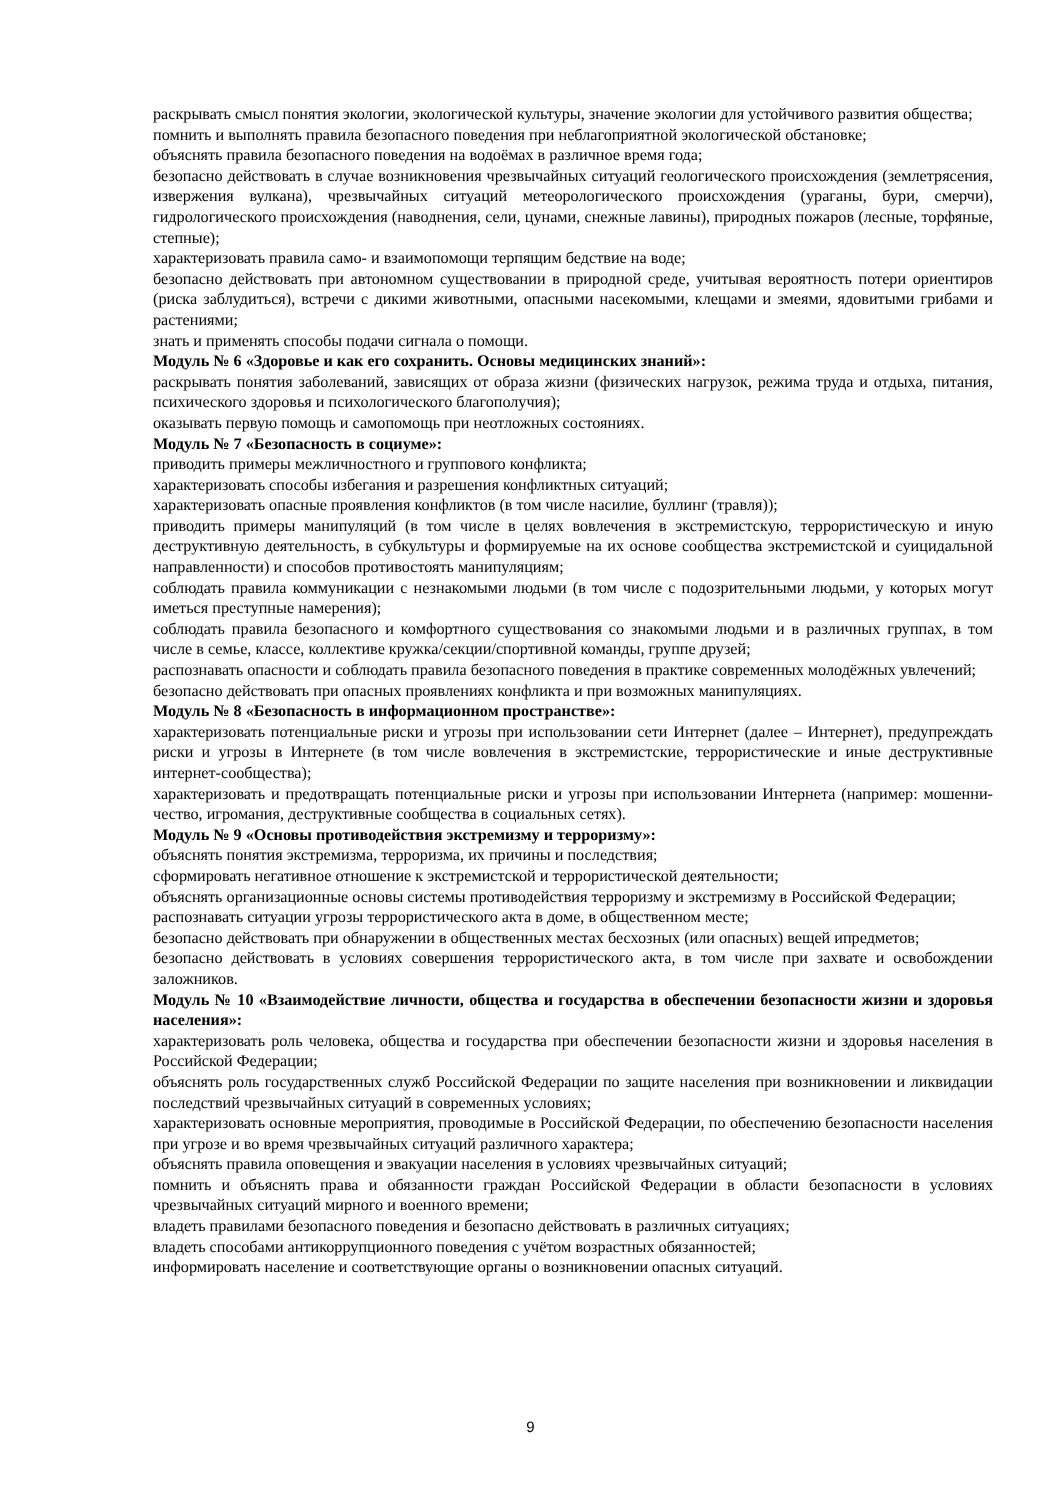раскрывать смысл понятия экологии, экологической культуры, значение экологии для устойчивого развития общества;
помнить и выполнять правила безопасного поведения при неблагоприятной экологической обстановке;
объяснять правила безопасного поведения на водоёмах в различное время года;
безопасно действовать в случае возникновения чрезвычайных ситуаций геологического происхождения (землетрясения, извержения вулкана), чрезвычайных ситуаций метеорологического происхождения (ураганы, бури, смерчи), гидрологического происхождения (наводнения, сели, цунами, снежные лавины), природных пожаров (лесные, торфяные, степные);
характеризовать правила само- и взаимопомощи терпящим бедствие на воде;
безопасно действовать при автономном существовании в природной среде, учитывая вероятность потери ориентиров (риска заблудиться), встречи с дикими животными, опасными насекомыми, клещами и змеями, ядовитыми грибами и растениями;
знать и применять способы подачи сигнала о помощи.
Модуль № 6 «Здоровье и как его сохранить. Основы медицинских знаний»:
раскрывать понятия заболеваний, зависящих от образа жизни (физических нагрузок, режима труда и отдыха, питания, психического здоровья и психологического благополучия);
оказывать первую помощь и самопомощь при неотложных состояниях.
Модуль № 7 «Безопасность в социуме»:
приводить примеры межличностного и группового конфликта;
характеризовать способы избегания и разрешения конфликтных ситуаций;
характеризовать опасные проявления конфликтов (в том числе насилие, буллинг (травля));
приводить примеры манипуляций (в том числе в целях вовлечения в экстремистскую, террористическую и иную деструктивную деятельность, в субкультуры и формируемые на их основе сообщества экстремистской и суицидальной направленности) и способов противостоять манипуляциям;
соблюдать правила коммуникации с незнакомыми людьми (в том числе с подозрительными людьми, у которых могут иметься преступные намерения);
соблюдать правила безопасного и комфортного существования со знакомыми людьми и в различных группах, в том числе в семье, классе, коллективе кружка/секции/спортивной команды, группе друзей;
распознавать опасности и соблюдать правила безопасного поведения в практике современных молодёжных увлечений;
безопасно действовать при опасных проявлениях конфликта и при возможных манипуляциях.
Модуль № 8 «Безопасность в информационном пространстве»:
характеризовать потенциальные риски и угрозы при использовании сети Интернет (далее – Интернет), предупреждать риски и угрозы в Интернете (в том числе вовлечения в экстремистские, террористические и иные деструктивные интернет-сообщества);
характеризовать и предотвращать потенциальные риски и угрозы при использовании Интернета (например: мошенни-чество, игромания, деструктивные сообщества в социальных сетях).
Модуль № 9 «Основы противодействия экстремизму и терроризму»:
объяснять понятия экстремизма, терроризма, их причины и последствия;
сформировать негативное отношение к экстремистской и террористической деятельности;
объяснять организационные основы системы противодействия терроризму и экстремизму в Российской Федерации;
распознавать ситуации угрозы террористического акта в доме, в общественном месте;
безопасно действовать при обнаружении в общественных местах бесхозных (или опасных) вещей ипредметов;
безопасно действовать в условиях совершения террористического акта, в том числе при захвате и освобождении заложников.
Модуль № 10 «Взаимодействие личности, общества и государства в обеспечении безопасности жизни и здоровья населения»:
характеризовать роль человека, общества и государства при обеспечении безопасности жизни и здоровья населения в Российской Федерации;
объяснять роль государственных служб Российской Федерации по защите населения при возникновении и ликвидации последствий чрезвычайных ситуаций в современных условиях;
характеризовать основные мероприятия, проводимые в Российской Федерации, по обеспечению безопасности населения при угрозе и во время чрезвычайных ситуаций различного характера;
объяснять правила оповещения и эвакуации населения в условиях чрезвычайных ситуаций;
помнить и объяснять права и обязанности граждан Российской Федерации в области безопасности в условиях чрезвычайных ситуаций мирного и военного времени;
владеть правилами безопасного поведения и безопасно действовать в различных ситуациях;
владеть способами антикоррупционного поведения с учётом возрастных обязанностей;
информировать население и соответствующие органы о возникновении опасных ситуаций.
9